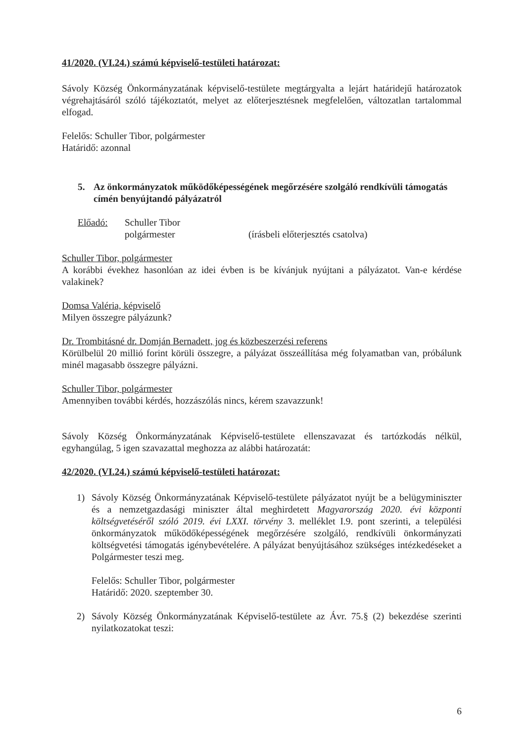41/2020. (VI.24.) számú képviselő-testületi határozat:
Sávoly Község Önkormányzatának képviselő-testülete megtárgyalta a lejárt határidejű határozatok végrehajtásáról szóló tájékoztatót, melyet az előterjesztésnek megfelelően, változatlan tartalommal elfogad.
Felelős: Schuller Tibor, polgármester
Határidő: azonnal
5. Az önkormányzatok működőképességének megőrzésére szolgáló rendkívüli támogatás címén benyújtandó pályázatról
Előadó: Schuller Tibor
polgármester (írásbeli előterjesztés csatolva)
Schuller Tibor, polgármester
A korábbi évekhez hasonlóan az idei évben is be kívánjuk nyújtani a pályázatot. Van-e kérdése valakinek?
Domsa Valéria, képviselő
Milyen összegre pályázunk?
Dr. Trombitásné dr. Domján Bernadett, jog és közbeszerzési referens
Körülbelül 20 millió forint körüli összegre, a pályázat összeállítása még folyamatban van, próbálunk minél magasabb összegre pályázni.
Schuller Tibor, polgármester
Amennyiben további kérdés, hozzászólás nincs, kérem szavazzunk!
Sávoly Község Önkormányzatának Képviselő-testülete ellenszavazat és tartózkodás nélkül, egyhangúlag, 5 igen szavazattal meghozza az alábbi határozatát:
42/2020. (VI.24.) számú képviselő-testületi határozat:
1) Sávoly Község Önkormányzatának Képviselő-testülete pályázatot nyújt be a belügyminiszter és a nemzetgazdasági miniszter által meghirdetett Magyarország 2020. évi központi költségvetéséről szóló 2019. évi LXXI. törvény 3. melléklet I.9. pont szerinti, a települési önkormányzatok működőképességének megőrzésére szolgáló, rendkívüli önkormányzati költségvetési támogatás igénybevételére. A pályázat benyújtásához szükséges intézkedéseket a Polgármester teszi meg.
Felelős: Schuller Tibor, polgármester
Határidő: 2020. szeptember 30.
2) Sávoly Község Önkormányzatának Képviselő-testülete az Ávr. 75.§ (2) bekezdése szerinti nyilatkozatokat teszi:
6